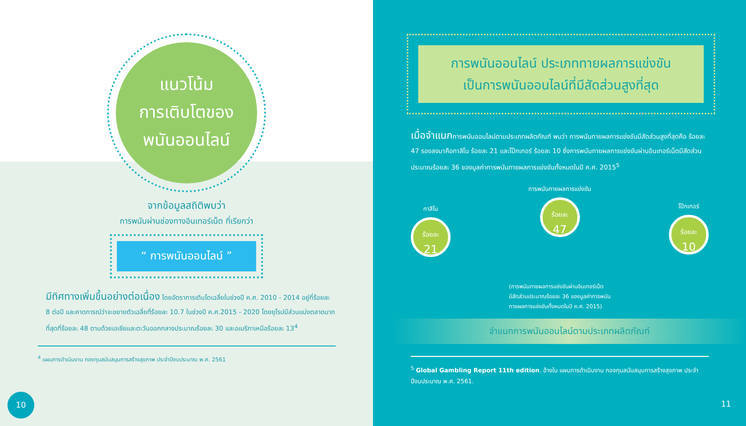แนวโน้ม
การเติบโตของ
พนันออนไลน์
จากข้อมูลสถิติพบว่า
การพนันผ่านช่องทางอินเทอร์เน็ต ที่เรียกว่า
“ การพนันออนไลน์ ”
มีทิศทางเพิ่มขึ้นอย่างต่อเนื่อง โดยอัตราการเติบโตเฉลี่ยในช่วงปี ค.ศ. 2010 - 2014 อยู่ที่ร้อยละ 8 ต่อปี และคาดการณ์ว่าจะขยายตัวเฉลี่ยที่ร้อยละ 10.7 ในช่วงปี ค.ศ.2015 - 2020 โดยยุโรปมีส่วนแบ่งตลาดมากที่สุดที่ร้อยละ 48 ตามด้วยเอเชียและตะวันออกกลางประมาณร้อยละ 30 และอเมริกาเหนือร้อยละ 13<sup>4</sup>
<sup>4</sup> แผนการดำเนินงาน กองทุนสนับสนุนการสร้างสุขภาพ ประจำปีงบประมาณ พ.ศ. 2561
10
การพนันออนไลน์ ประเภททายผลการแข่งขัน
เป็นการพนันออนไลน์ที่มีสัดส่วนสูงที่สุด
เมื่อจำแนกการพนันออนไลน์ตามประเภทผลิตภัณฑ์ พบว่า การพนันทายผลการแข่งขันมีสัดส่วนสูงที่สุดคือ ร้อยละ 47 รองลงมาคือกาสิโน ร้อยละ 21 และโป๊กเกอร์ ร้อยละ 10 ซึ่งการพนันทายผลการแข่งขันผ่านอินเทอร์เน็ตมีสัดส่วนประมาณร้อยละ 36 ของมูลค่าการพนันทายผลการแข่งขันทั้งหมดในปี ค.ศ. 2015<sup>5</sup>
กาสิโน
ร้อยละ
21
การพนันทายผลการแข่งขัน
ร้อยละ
47
(การพนันทายผลการแข่งขันผ่านอินเทอร์เน็ต
มีสัดส่วนประมาณร้อยละ 36 ของมูลค่าการพนัน
ทายผลการแข่งขันทั้งหมดในปี ค.ศ. 2015)
โป๊กเกอร์
ร้อยละ
10
จำแนกการพนันออนไลน์ตามประเภทผลิตภัณฑ์
<sup>5</sup> Global Gambling Report 11th edition. อ้างใน แผนการดำเนินงาน กองทุนสนับสนุนการสร้างสุขภาพ ประจำปีงบประมาณ พ.ศ. 2561.
11